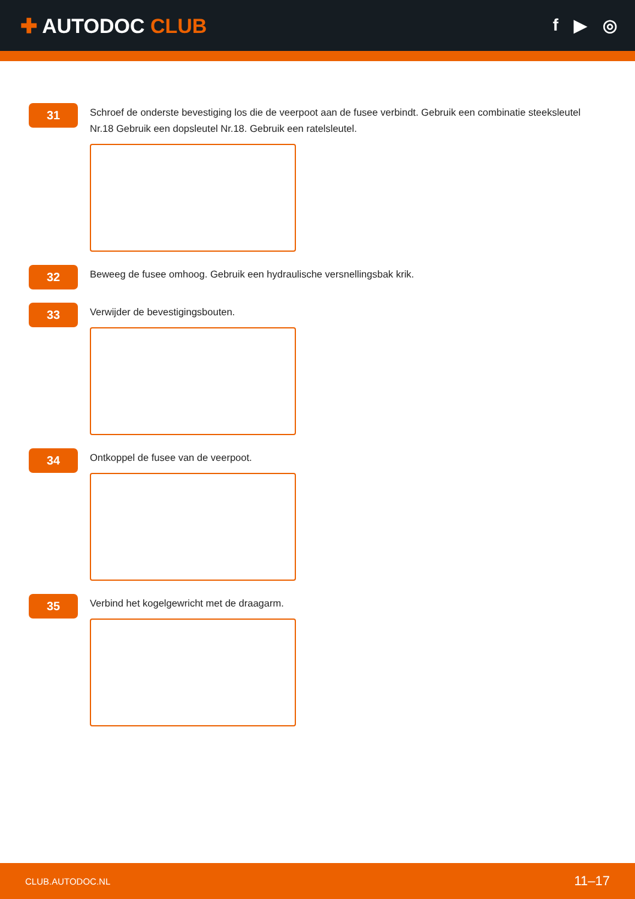✚ AUTODOC CLUB
f ▶ ◎
31
Schroef de onderste bevestiging los die de veerpoot aan de fusee verbindt. Gebruik een combinatie steeksleutel Nr.18 Gebruik een dopsleutel Nr.18. Gebruik een ratelsleutel.
32
Beweeg de fusee omhoog. Gebruik een hydraulische versnellingsbak krik.
33
Verwijder de bevestigingsbouten.
34
Ontkoppel de fusee van de veerpoot.
35
Verbind het kogelgewricht met de draagarm.
CLUB.AUTODOC.NL 11–17